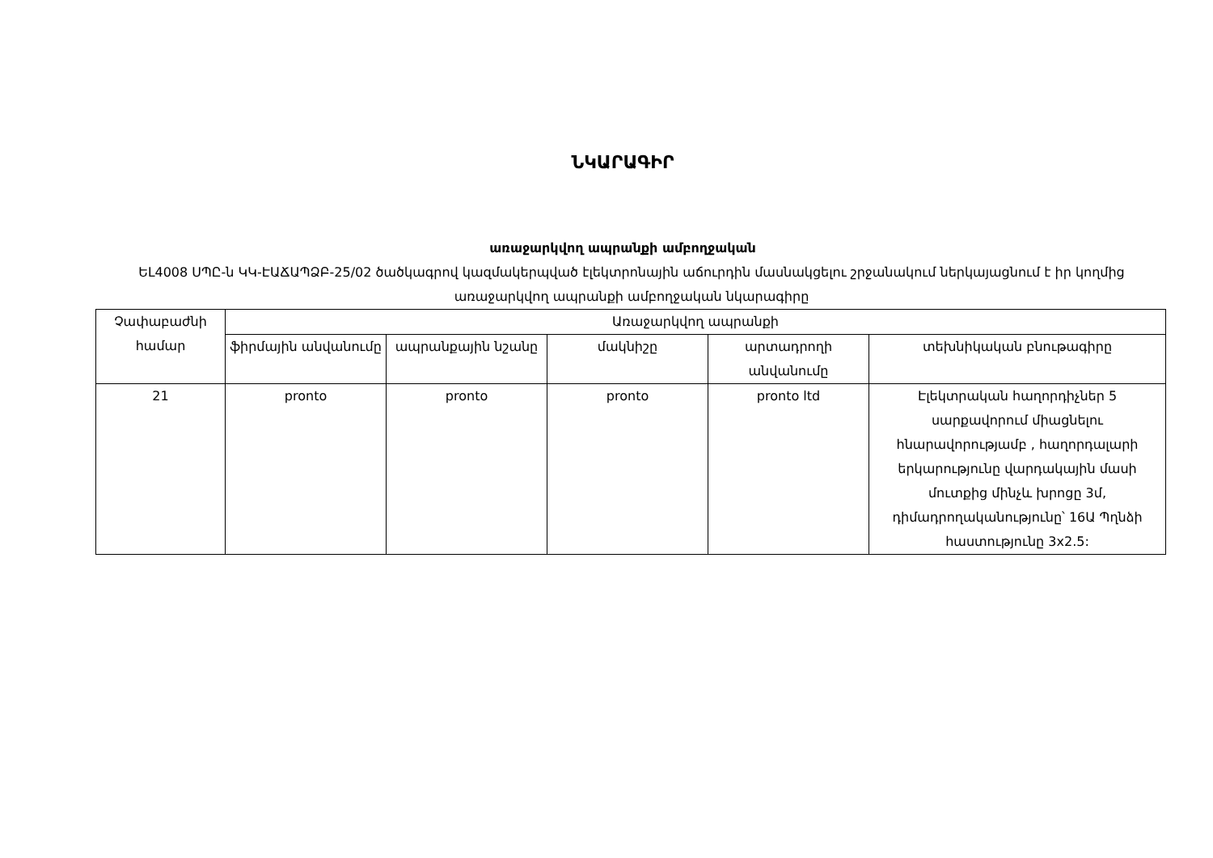ՆԿԱՐԱԳԻՐ
առաջարկվող ապրանքի ամբողջական
ԵԼ4008 ՍՊԸ-ն ԿԿ-ԷԱՃԱՊՁԲ-25/02 ծածկագրով կազմակերպված էլեկտրոնային աճուրդին մասնակցելու շրջանակում ներկայացնում է իր կողմից առաջարկվող ապրանքի ամբողջական նկարագիրը
| Չափաբաժնի համար | Առաջարկվող ապրանքի | | | | |
| --- | --- | --- | --- | --- | --- |
| | ֆիրմային անվանումը | ապրանքային նշանը | մակնիշը | արտադրողի անվանումը | տեխնիկական բնութագիրը |
| 21 | pronto | pronto | pronto | pronto ltd | Էլեկտրական հաղորդիչներ 5 սարքավորում միացնելու հնարավորությամբ , հաղորդալարի երկարությունը վարդակային մասի մուտքից մինչև խրոցը 3մ, դիմադրողականությունը՝ 16Ա Պղնձի հաստությունը 3x2.5: |